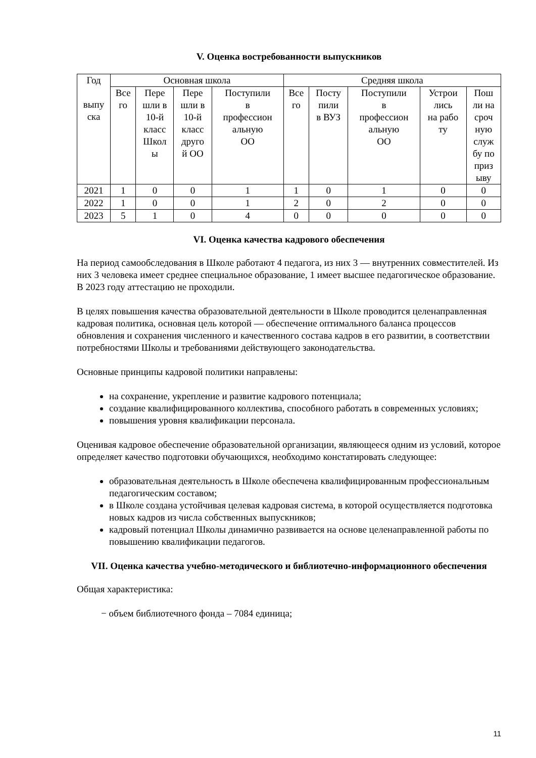V. Оценка востребованности выпускников
| Год выпу ска | Основная школа | | | | Средняя школа | | | | |
| | Все го | Пере шли в 10-й класс Школ ы | Пере шли в 10-й класс друго й ОО | Поступили в профессион альную ОО | Все го | Посту пили в ВУЗ | Поступили в профессион альную ОО | Устрои лись на рабо ту | Пош ли на сроч ную служ бу по приз ыву |
| 2021 | 1 | 0 | 0 | 1 | 1 | 0 | 1 | 0 | 0 |
| 2022 | 1 | 0 | 0 | 1 | 2 | 0 | 2 | 0 | 0 |
| 2023 | 5 | 1 | 0 | 4 | 0 | 0 | 0 | 0 | 0 |
VI. Оценка качества кадрового обеспечения
На период самообследования в Школе работают 4 педагога, из них 3 — внутренних совместителей. Из них 3 человека имеет среднее специальное образование, 1 имеет высшее педагогическое образование. В 2023 году аттестацию не проходили.
В целях повышения качества образовательной деятельности в Школе проводится целенаправленная кадровая политика, основная цель которой — обеспечение оптимального баланса процессов обновления и сохранения численного и качественного состава кадров в его развитии, в соответствии потребностями Школы и требованиями действующего законодательства.
Основные принципы кадровой политики направлены:
на сохранение, укрепление и развитие кадрового потенциала;
создание квалифицированного коллектива, способного работать в современных условиях;
повышения уровня квалификации персонала.
Оценивая кадровое обеспечение образовательной организации, являющееся одним из условий, которое определяет качество подготовки обучающихся, необходимо констатировать следующее:
образовательная деятельность в Школе обеспечена квалифицированным профессиональным педагогическим составом;
в Школе создана устойчивая целевая кадровая система, в которой осуществляется подготовка новых кадров из числа собственных выпускников;
кадровый потенциал Школы динамично развивается на основе целенаправленной работы по повышению квалификации педагогов.
VII. Оценка качества учебно-методического и библиотечно-информационного обеспечения
Общая характеристика:
− объем библиотечного фонда – 7084 единица;
11